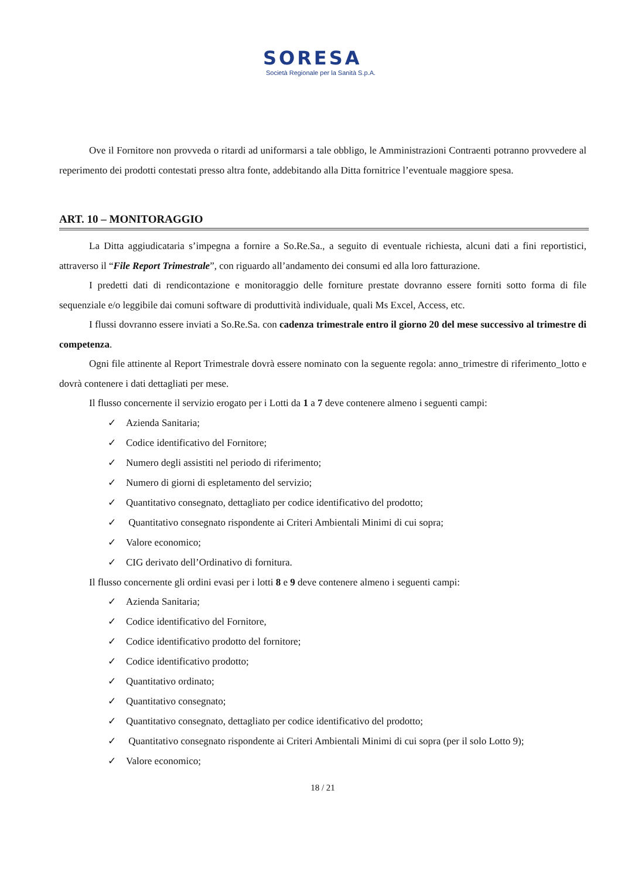SORESA
Società Regionale per la Sanità S.p.A.
Ove il Fornitore non provveda o ritardi ad uniformarsi a tale obbligo, le Amministrazioni Contraenti potranno provvedere al reperimento dei prodotti contestati presso altra fonte, addebitando alla Ditta fornitrice l’eventuale maggiore spesa.
ART. 10 – MONITORAGGIO
La Ditta aggiudicataria s’impegna a fornire a So.Re.Sa., a seguito di eventuale richiesta, alcuni dati a fini reportistici, attraverso il “File Report Trimestrale”, con riguardo all’andamento dei consumi ed alla loro fatturazione.
I predetti dati di rendicontazione e monitoraggio delle forniture prestate dovranno essere forniti sotto forma di file sequenziale e/o leggibile dai comuni software di produttività individuale, quali Ms Excel, Access, etc.
I flussi dovranno essere inviati a So.Re.Sa. con cadenza trimestrale entro il giorno 20 del mese successivo al trimestre di competenza.
Ogni file attinente al Report Trimestrale dovrà essere nominato con la seguente regola: anno_trimestre di riferimento_lotto e dovrà contenere i dati dettagliati per mese.
Il flusso concernente il servizio erogato per i Lotti da 1 a 7 deve contenere almeno i seguenti campi:
✓ Azienda Sanitaria;
✓ Codice identificativo del Fornitore;
✓ Numero degli assistiti nel periodo di riferimento;
✓ Numero di giorni di espletamento del servizio;
✓ Quantitativo consegnato, dettagliato per codice identificativo del prodotto;
✓ Quantitativo consegnato rispondente ai Criteri Ambientali Minimi di cui sopra;
✓ Valore economico;
✓ CIG derivato dell’Ordinativo di fornitura.
Il flusso concernente gli ordini evasi per i lotti 8 e 9 deve contenere almeno i seguenti campi:
✓ Azienda Sanitaria;
✓ Codice identificativo del Fornitore,
✓ Codice identificativo prodotto del fornitore;
✓ Codice identificativo prodotto;
✓ Quantitativo ordinato;
✓ Quantitativo consegnato;
✓ Quantitativo consegnato, dettagliato per codice identificativo del prodotto;
✓ Quantitativo consegnato rispondente ai Criteri Ambientali Minimi di cui sopra (per il solo Lotto 9);
✓ Valore economico;
18 / 21